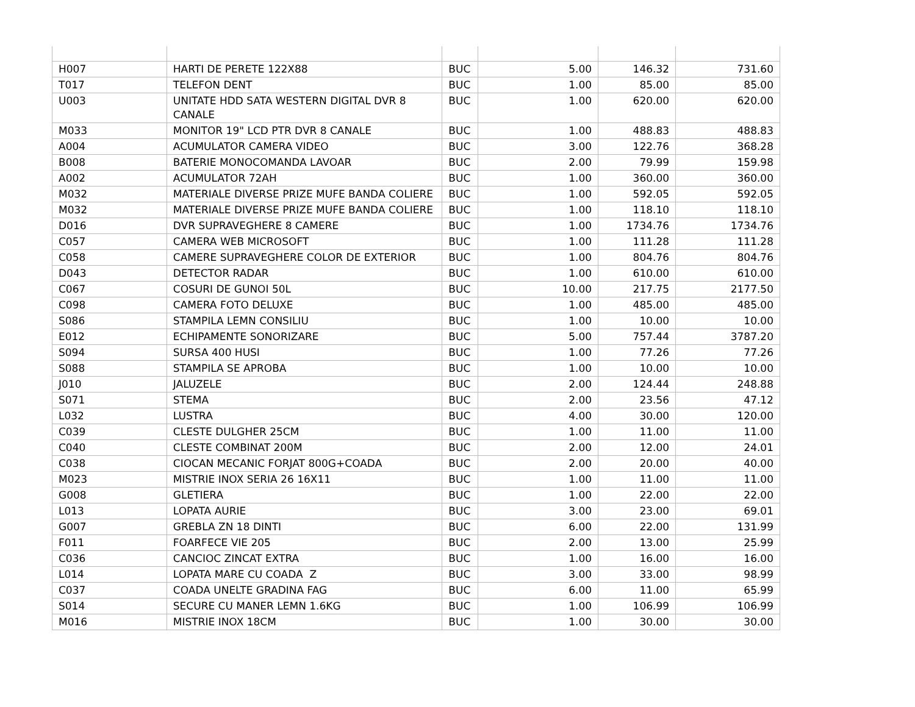| H007 | HARTI DE PERETE 122X88 | BUC | 5.00 | 146.32 | 731.60 |
| T017 | TELEFON DENT | BUC | 1.00 | 85.00 | 85.00 |
| U003 | UNITATE HDD SATA WESTERN DIGITAL DVR 8 CANALE | BUC | 1.00 | 620.00 | 620.00 |
| M033 | MONITOR 19" LCD PTR DVR 8 CANALE | BUC | 1.00 | 488.83 | 488.83 |
| A004 | ACUMULATOR CAMERA VIDEO | BUC | 3.00 | 122.76 | 368.28 |
| B008 | BATERIE MONOCOMANDA LAVOAR | BUC | 2.00 | 79.99 | 159.98 |
| A002 | ACUMULATOR 72AH | BUC | 1.00 | 360.00 | 360.00 |
| M032 | MATERIALE DIVERSE PRIZE MUFE BANDA COLIERE | BUC | 1.00 | 592.05 | 592.05 |
| M032 | MATERIALE DIVERSE PRIZE MUFE BANDA COLIERE | BUC | 1.00 | 118.10 | 118.10 |
| D016 | DVR SUPRAVEGHERE 8 CAMERE | BUC | 1.00 | 1734.76 | 1734.76 |
| C057 | CAMERA WEB MICROSOFT | BUC | 1.00 | 111.28 | 111.28 |
| C058 | CAMERE SUPRAVEGHERE COLOR DE EXTERIOR | BUC | 1.00 | 804.76 | 804.76 |
| D043 | DETECTOR RADAR | BUC | 1.00 | 610.00 | 610.00 |
| C067 | COSURI DE GUNOI 50L | BUC | 10.00 | 217.75 | 2177.50 |
| C098 | CAMERA FOTO DELUXE | BUC | 1.00 | 485.00 | 485.00 |
| S086 | STAMPILA LEMN CONSILIU | BUC | 1.00 | 10.00 | 10.00 |
| E012 | ECHIPAMENTE SONORIZARE | BUC | 5.00 | 757.44 | 3787.20 |
| S094 | SURSA 400 HUSI | BUC | 1.00 | 77.26 | 77.26 |
| S088 | STAMPILA SE APROBA | BUC | 1.00 | 10.00 | 10.00 |
| J010 | JALUZELE | BUC | 2.00 | 124.44 | 248.88 |
| S071 | STEMA | BUC | 2.00 | 23.56 | 47.12 |
| L032 | LUSTRA | BUC | 4.00 | 30.00 | 120.00 |
| C039 | CLESTE DULGHER 25CM | BUC | 1.00 | 11.00 | 11.00 |
| C040 | CLESTE COMBINAT 200M | BUC | 2.00 | 12.00 | 24.01 |
| C038 | CIOCAN MECANIC FORJAT 800G+COADA | BUC | 2.00 | 20.00 | 40.00 |
| M023 | MISTRIE INOX SERIA 26 16X11 | BUC | 1.00 | 11.00 | 11.00 |
| G008 | GLETIERA | BUC | 1.00 | 22.00 | 22.00 |
| L013 | LOPATA AURIE | BUC | 3.00 | 23.00 | 69.01 |
| G007 | GREBLA ZN 18 DINTI | BUC | 6.00 | 22.00 | 131.99 |
| F011 | FOARFECE VIE 205 | BUC | 2.00 | 13.00 | 25.99 |
| C036 | CANCIOC ZINCAT EXTRA | BUC | 1.00 | 16.00 | 16.00 |
| L014 | LOPATA MARE CU COADA Z | BUC | 3.00 | 33.00 | 98.99 |
| C037 | COADA UNELTE GRADINA FAG | BUC | 6.00 | 11.00 | 65.99 |
| S014 | SECURE CU MANER LEMN 1.6KG | BUC | 1.00 | 106.99 | 106.99 |
| M016 | MISTRIE INOX 18CM | BUC | 1.00 | 30.00 | 30.00 |